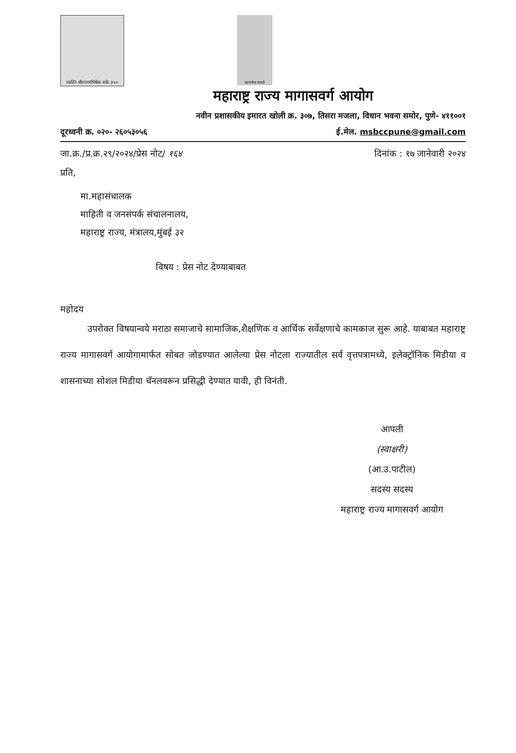स्वस्ति श्रीराज्याभिषेक शके ३५०
सत्यमेव जयते
महाराष्ट्र राज्य मागासवर्ग आयोग
नवीन प्रशासकीय इमारत खोली क्र. ३०७, तिसरा मजला, विधान भवना समोर, पुणे- ४११००१
दूरध्वनी क्र. ०२०- २६०५३०५६ ई.मेल. msbccpune@gmail.com
जा.क्र./प्र.क्र.२९/२०२४/प्रेस नोट/ १६४ दिनांक : १७ जानेवारी २०२४
प्रति,
मा.महासंचालक
माहिती व जनसंपर्क संचालनालय,
महाराष्ट्र राज्य, मंत्रालय,मुंबई ३२
विषय : प्रेस नोट देण्याबाबत
महोदय
   उपरोक्त विषयान्वये मराठा समाजाचे सामाजिक,शैक्षणिक व आर्थिक सर्वेक्षणाचे कामकाज सुरू आहे. याबाबत महाराष्ट्र राज्य मागासवर्ग आयोगामार्फत सोबत जोडण्यात आलेल्या प्रेस नोटला राज्यातील सर्व वृत्तपत्रामध्ये, इलेक्ट्रॉनिक मिडीया व शासनाच्या सोशल मिडीया चॅनलवरून प्रसिद्धी देण्यात यावी, ही विनंती.
आपली
(स्वाक्षरी)
(आ.उ.पाटील)
सदस्य सदस्य
महाराष्ट्र राज्य मागासवर्ग आयोग